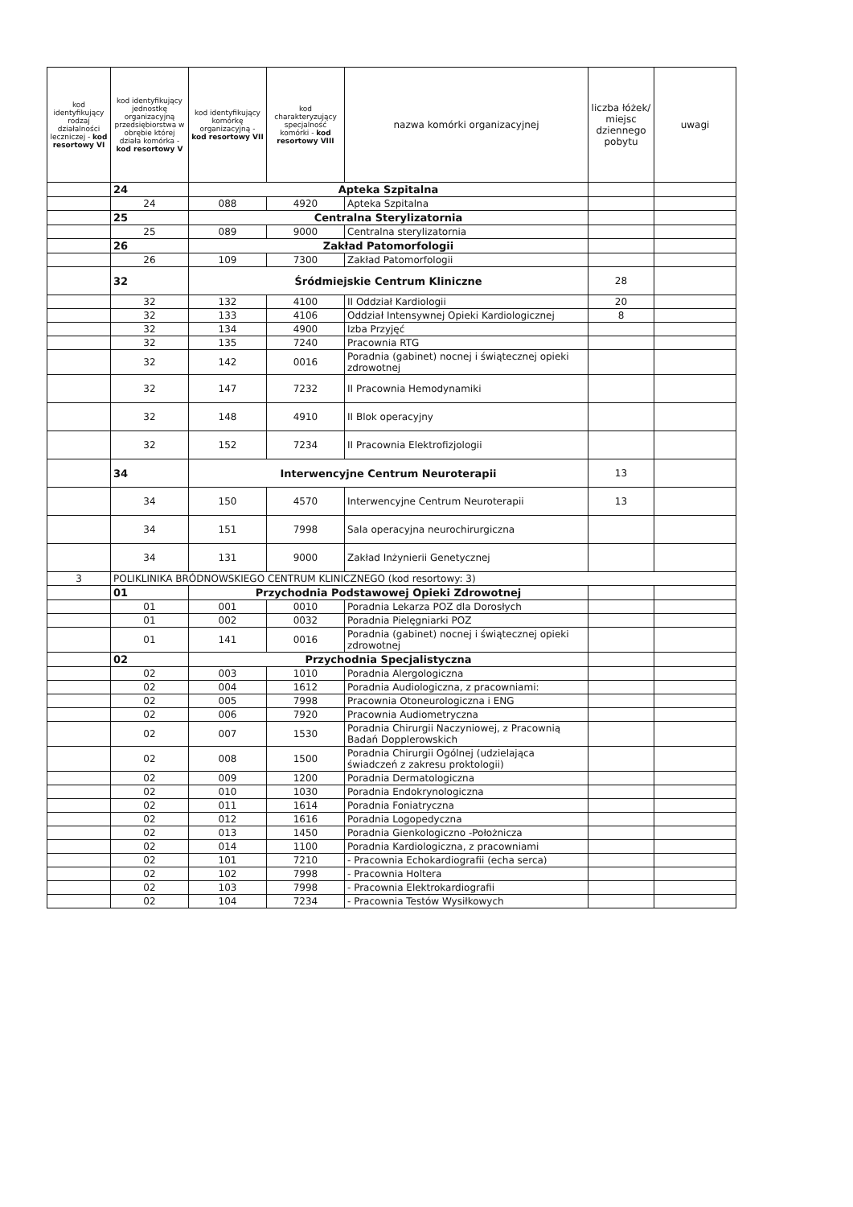| kod identyfikujący rodzaj działalności leczniczej - kod resortowy VI | kod identyfikujący jednostkę organizacyjną przedsiębiorstwa w obrębie której działa komórka - kod resortowy V | kod identyfikujący komórkę organizacyjną - kod resortowy VII | kod charakteryzujący specjalność komórki - kod resortowy VIII | nazwa komórki organizacyjnej | liczba łóżek/ miejsc dziennego pobytu | uwagi |
| --- | --- | --- | --- | --- | --- | --- |
| | 24 | Apteka Szpitalna | | | | |
| | 24 | 088 | 4920 | Apteka Szpitalna | | |
| | 25 | Centralna Sterylizatornia | | | | |
| | 25 | 089 | 9000 | Centralna sterylizatornia | | |
| | 26 | Zakład Patomorfologii | | | | |
| | 26 | 109 | 7300 | Zakład Patomorfologii | | |
| | 32 | Śródmiejskie Centrum Kliniczne | | | 28 | |
| | 32 | 132 | 4100 | II Oddział Kardiologii | 20 | |
| | 32 | 133 | 4106 | Oddział Intensywnej Opieki Kardiologicznej | 8 | |
| | 32 | 134 | 4900 | Izba Przyjęć | | |
| | 32 | 135 | 7240 | Pracownia RTG | | |
| | 32 | 142 | 0016 | Poradnia (gabinet) nocnej i świątecznej opieki zdrowotnej | | |
| | 32 | 147 | 7232 | II Pracownia Hemodynamiki | | |
| | 32 | 148 | 4910 | II Blok operacyjny | | |
| | 32 | 152 | 7234 | II Pracownia Elektrofizjologii | | |
| | 34 | Interwencyjne Centrum Neuroterapii | | | 13 | |
| | 34 | 150 | 4570 | Interwencyjne Centrum Neuroterapii | 13 | |
| | 34 | 151 | 7998 | Sala operacyjna neurochirurgiczna | | |
| | 34 | 131 | 9000 | Zakład Inżynierii Genetycznej | | |
| 3 | POLIKLINIKA BRÓDNOWSKIEGO CENTRUM KLINICZNEGO (kod resortowy: 3) | | | | | |
| | 01 | Przychodnia Podstawowej Opieki Zdrowotnej | | | | |
| | 01 | 001 | 0010 | Poradnia Lekarza POZ dla Dorosłych | | |
| | 01 | 002 | 0032 | Poradnia Pielęgniarki POZ | | |
| | 01 | 141 | 0016 | Poradnia (gabinet) nocnej i świątecznej opieki zdrowotnej | | |
| | 02 | Przychodnia Specjalistyczna | | | | |
| | 02 | 003 | 1010 | Poradnia Alergologiczna | | |
| | 02 | 004 | 1612 | Poradnia Audiologiczna, z pracowniami: | | |
| | 02 | 005 | 7998 | Pracownia Otoneurologiczna i ENG | | |
| | 02 | 006 | 7920 | Pracownia Audiometryczna | | |
| | 02 | 007 | 1530 | Poradnia Chirurgii Naczyniowej, z Pracownią Badań Dopplerowskich | | |
| | 02 | 008 | 1500 | Poradnia Chirurgii Ogólnej (udzielająca świadczeń z zakresu proktologii) | | |
| | 02 | 009 | 1200 | Poradnia Dermatologiczna | | |
| | 02 | 010 | 1030 | Poradnia Endokrynologiczna | | |
| | 02 | 011 | 1614 | Poradnia Foniatryczna | | |
| | 02 | 012 | 1616 | Poradnia Logopedyczna | | |
| | 02 | 013 | 1450 | Poradnia Gienkologiczno -Położnicza | | |
| | 02 | 014 | 1100 | Poradnia Kardiologiczna, z pracowniami | | |
| | 02 | 101 | 7210 | - Pracownia Echokardiografii (echa serca) | | |
| | 02 | 102 | 7998 | - Pracownia Holtera | | |
| | 02 | 103 | 7998 | - Pracownia Elektrokardiografii | | |
| | 02 | 104 | 7234 | - Pracownia Testów Wysiłkowych | | |